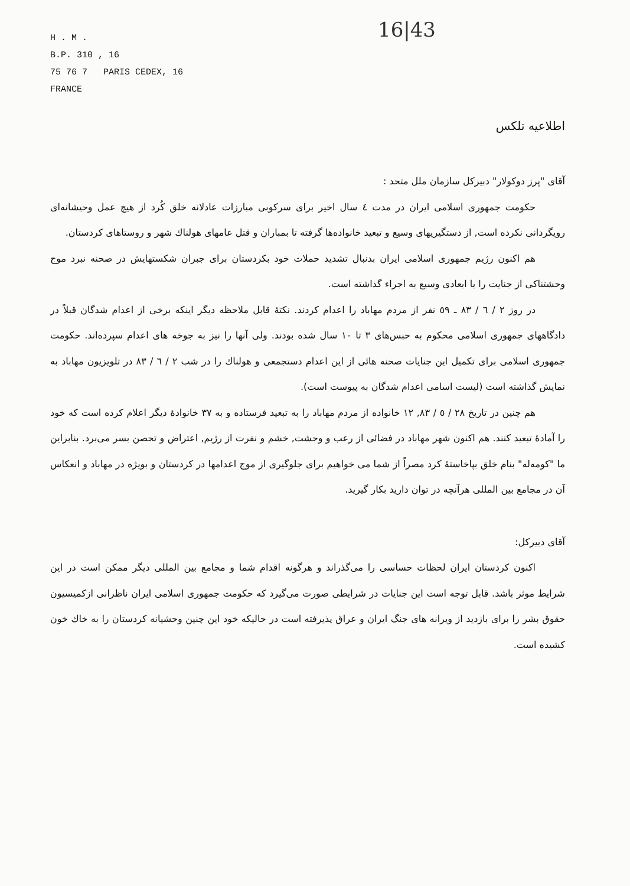16|43
H . M .
B.P. 310 , 16
75 76 7 PARIS CEDEX, 16
FRANCE
اطلاعیه تلکس
آقای "پرز دوکولار" دبیرکل سازمان ملل متحد :
حکومت جمهوری اسلامی ایران در مدت ٤ سال اخیر برای سرکوبی مبارزات عادلانه خلق کُرد از هیچ عمل وحیشانه‌ای رویگردانی نکرده است, از دستگیریهای وسیع و تبعید خانواده‌ها گرفته تا بمباران و قتل عامهای هولناك شهر و روستاهای کردستان.
هم اکنون رژیم جمهوری اسلامی ایران بدنبال تشدید حملات خود بکردستان برای جبران شکستهایش در صحنه نبرد موج وحشتناکی از جنایت را با ابعادی وسیع به اجراء گذاشته است.
در روز ٢ / ٦ / ٨٣ ـ ٥٩ نفر از مردم مهاباد را اعدام کردند. نکتهٔ قابل ملاحظه دیگر اینکه برخی از اعدام شدگان قبلاً در دادگاههای جمهوری اسلامی محکوم به حبس‌های ٣ تا ١٠ سال شده بودند. ولی آنها را نیز به جوخه های اعدام سپرده‌اند. حکومت جمهوری اسلامی برای تکمیل این جنایات صحنه هائی از این اعدام دستجمعی و هولناك را در شب ٢ / ٦ / ٨٣ در تلویزیون مهاباد به نمایش گذاشته است (لیست اسامی اعدام شدگان به پیوست است).
هم چنین در تاریخ ٢٨ / ٥ / ٨٣, ١٢ خانواده از مردم مهاباد را به تبعید فرستاده و به ٣٧ خانوادهٔ دیگر اعلام کرده است که خود را آمادهٔ تبعید کنند. هم اکنون شهر مهاباد در فضائی از رعب و وحشت, خشم و نفرت از رژیم, اعتراض و تحصن بسر می‌برد. بنابراین ما "کومه‌له" بنام خلق بپاخاستهٔ کرد مصراً از شما می خواهیم برای جلوگیری از موج اعدامها در کردستان و بویژه در مهاباد و انعکاس آن در مجامع بین المللی هرآنچه در توان دارید بکار گیرید.
آقای دبیرکل:
اکنون کردستان ایران لحظات حساسی را می‌گذراند و هرگونه اقدام شما و مجامع بین المللی دیگر ممکن است در این شرایط موثر باشد. قابل توجه است این جنایات در شرایطی صورت می‌گیرد که حکومت جمهوری اسلامی ایران ناظرانی ازکمیسیون حقوق بشر را برای بازدید از ویرانه های جنگ ایران و عراق پذیرفته است در حالیکه خود این چنین وحشیانه کردستان را به خاك خون کشیده است.